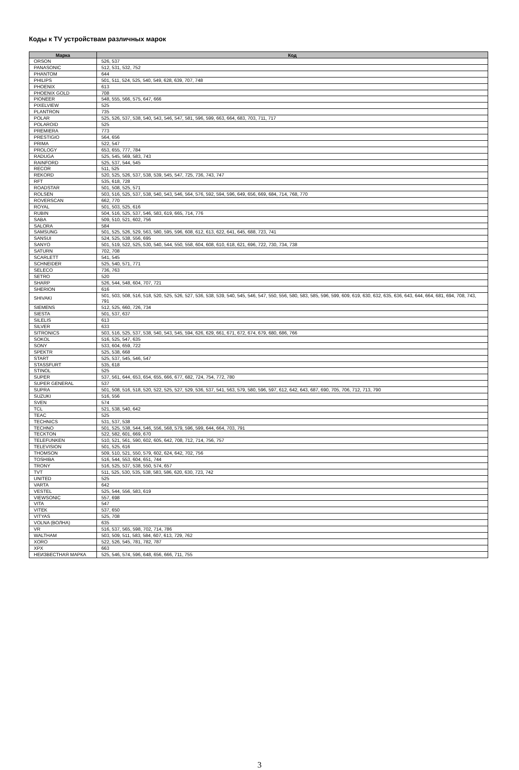Коды к TV устройствам различных марок
| Марка | Код |
| --- | --- |
| ORSON | 526, 537 |
| PANASONIC | 512, 531, 532, 752 |
| PHANTOM | 644 |
| PHILIPS | 501, 511, 524, 525, 540, 549, 628, 639, 707, 748 |
| PHOENIX | 613 |
| PHOENIX GOLD | 708 |
| PIONEER | 548, 555, 566, 575, 647, 666 |
| PIXELVIEW | 525 |
| PLANTRON | 735 |
| POLAR | 525, 526, 537, 538, 540, 543, 546, 547, 581, 596, 599, 663, 664, 683, 703, 711, 717 |
| POLAROID | 525 |
| PREMIERA | 773 |
| PRESTIGIO | 564, 656 |
| PRIMA | 522, 547 |
| PROLOGY | 653, 655, 777, 784 |
| RADUGA | 525, 545, 569, 583, 743 |
| RAINFORD | 525, 537, 544, 545 |
| RECOR | 511, 525 |
| REKORD | 520, 525, 526, 537, 538, 539, 545, 547, 725, 736, 743, 747 |
| RFT | 535, 618, 728 |
| ROADSTAR | 501, 508, 525, 571 |
| ROLSEN | 503, 516, 525, 537, 538, 540, 543, 546, 564, 576, 592, 594, 596, 649, 656, 669, 684, 714, 768, 770 |
| ROVERSCAN | 662, 770 |
| ROYAL | 501, 503, 525, 616 |
| RUBIN | 504, 516, 525, 537, 546, 583, 619, 665, 714, 776 |
| SABA | 509, 510, 521, 602, 756 |
| SALORA | 584 |
| SAMSUNG | 501, 525, 526, 529, 563, 580, 595, 596, 608, 612, 613, 622, 641, 645, 688, 723, 741 |
| SANSUI | 524, 525, 538, 556, 695 |
| SANYO | 501, 519, 522, 525, 530, 540, 544, 550, 558, 604, 608, 610, 618, 621, 696, 722, 730, 734, 738 |
| SATURN | 702, 708 |
| SCARLETT | 541, 545 |
| SCHNEIDER | 525, 540, 571, 771 |
| SELECO | 736, 763 |
| SETRO | 520 |
| SHARP | 526, 544, 548, 604, 707, 721 |
| SHERION | 616 |
| SHIVAKI | 501, 503, 508, 516, 518, 520, 525, 526, 527, 536, 538, 539, 540, 545, 546, 547, 550, 556, 580, 583, 585, 596, 599, 609, 619, 630, 632, 635, 636, 643, 644, 664, 681, 694, 708, 743, 791 |
| SIEMENS | 512, 525, 660, 726, 734 |
| SIESTA | 501, 537, 637 |
| SILELIS | 613 |
| SILVER | 633 |
| SITRONICS | 503, 516, 525, 537, 538, 540, 543, 545, 594, 626, 629, 661, 671, 672, 674, 679, 680, 686, 766 |
| SOKOL | 516, 525, 547, 635 |
| SONY | 533, 604, 659, 722 |
| SPEKTR | 525, 538, 668 |
| START | 525, 537, 545, 546, 547 |
| STASSFURT | 535, 618 |
| STINOL | 525 |
| SUPER | 537, 561, 644, 653, 654, 655, 666, 677, 682, 724, 754, 772, 780 |
| SUPER GENERAL | 537 |
| SUPRA | 501, 508, 516, 518, 520, 522, 525, 527, 529, 536, 537, 541, 563, 579, 580, 596, 597, 612, 642, 643, 687, 690, 705, 706, 712, 713, 790 |
| SUZUKI | 516, 556 |
| SVEN | 574 |
| TCL | 521, 538, 540, 642 |
| TEAC | 525 |
| TECHNICS | 531, 537, 538 |
| TECHNO | 501, 525, 538, 544, 546, 556, 568, 579, 596, 599, 644, 664, 703, 791 |
| TECKTON | 522, 582, 601, 669, 670 |
| TELEFUNKEN | 510, 521, 561, 590, 602, 605, 642, 708, 712, 714, 756, 757 |
| TELEVISION | 501, 525, 616 |
| THOMSON | 509, 510, 521, 550, 579, 602, 624, 642, 702, 756 |
| TOSHIBA | 516, 544, 553, 604, 651, 744 |
| TRONY | 516, 525, 537, 538, 550, 574, 657 |
| TVT | 511, 525, 530, 535, 538, 583, 586, 620, 630, 723, 742 |
| UNITED | 525 |
| VARTA | 642 |
| VESTEL | 525, 544, 556, 583, 619 |
| VIEWSONIC | 557, 698 |
| VITA | 547 |
| VITEK | 537, 650 |
| VITYAS | 525, 708 |
| VOLNA (ВОЛНА) | 635 |
| VR | 516, 537, 565, 598, 702, 714, 786 |
| WALTHAM | 503, 509, 511, 583, 584, 607, 613, 729, 762 |
| XORO | 522, 526, 545, 781, 782, 787 |
| XPX | 663 |
| НЕИЗВЕСТНАЯ МАРКА | 525, 546, 574, 596, 648, 656, 666, 711, 755 |
3